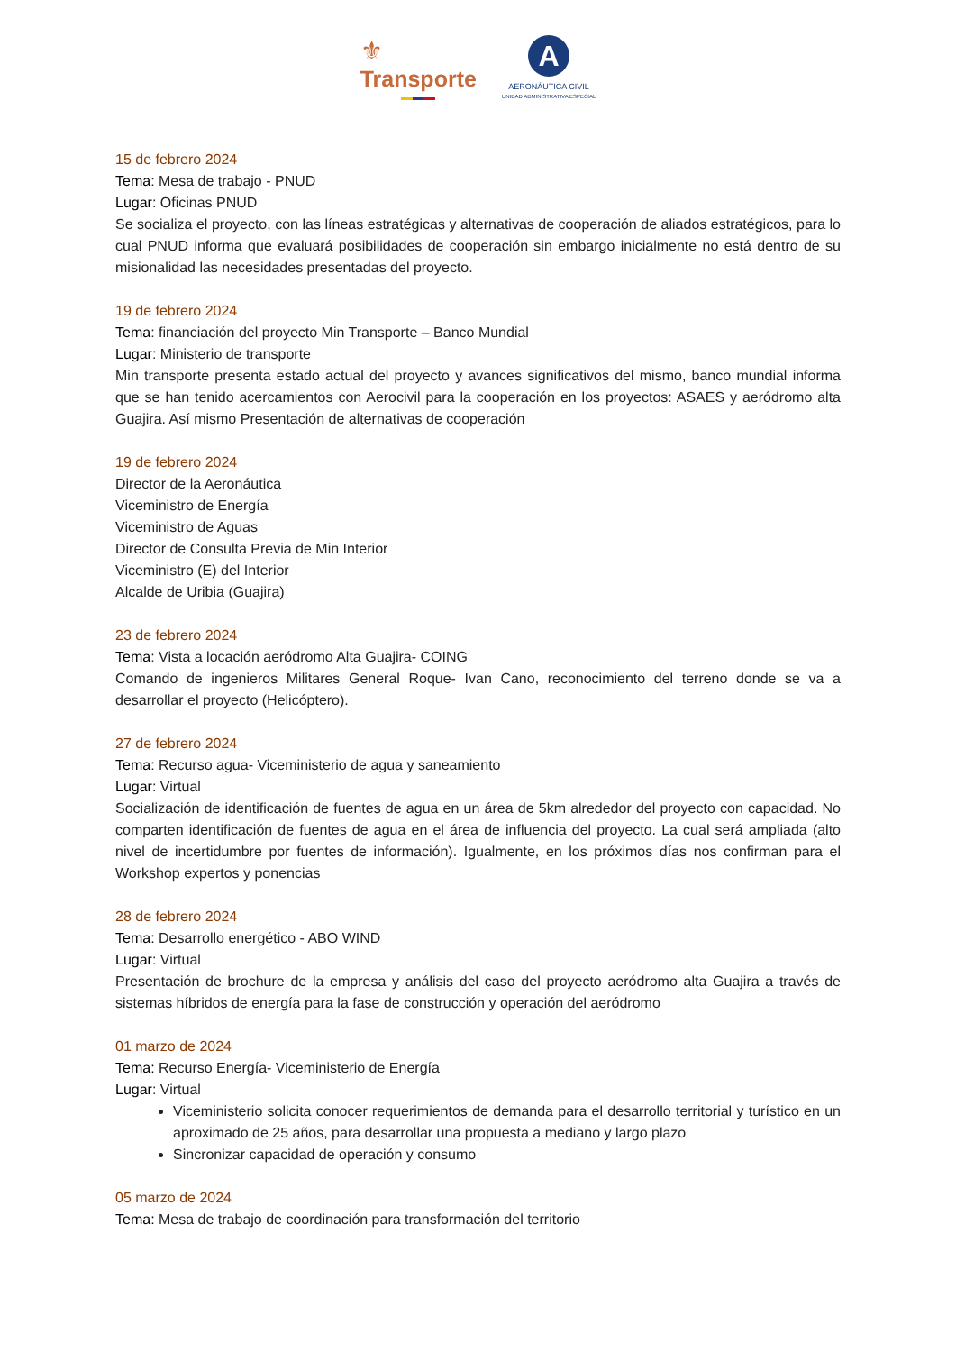⚜
Transporte
A
AERONÁUTICA CIVIL
UNIDAD ADMINISTRATIVA ESPECIAL
15 de febrero 2024
Tema: Mesa de trabajo - PNUD
Lugar: Oficinas PNUD
Se socializa el proyecto, con las líneas estratégicas y alternativas de cooperación de aliados estratégicos, para lo cual PNUD informa que evaluará posibilidades de cooperación sin embargo inicialmente no está dentro de su misionalidad las necesidades presentadas del proyecto.
19 de febrero 2024
Tema: financiación del proyecto Min Transporte – Banco Mundial
Lugar: Ministerio de transporte
Min transporte presenta estado actual del proyecto y avances significativos del mismo, banco mundial informa que se han tenido acercamientos con Aerocivil para la cooperación en los proyectos: ASAES y aeródromo alta Guajira. Así mismo Presentación de alternativas de cooperación
19 de febrero 2024
Director de la Aeronáutica
Viceministro de Energía
Viceministro de Aguas
Director de Consulta Previa de Min Interior
Viceministro (E) del Interior
Alcalde de Uribia (Guajira)
23 de febrero 2024
Tema: Vista a locación aeródromo Alta Guajira- COING
Comando de ingenieros Militares General Roque- Ivan Cano, reconocimiento del terreno donde se va a desarrollar el proyecto (Helicóptero).
27 de febrero 2024
Tema: Recurso agua- Viceministerio de agua y saneamiento
Lugar: Virtual
Socialización de identificación de fuentes de agua en un área de 5km alrededor del proyecto con capacidad. No comparten identificación de fuentes de agua en el área de influencia del proyecto. La cual será ampliada (alto nivel de incertidumbre por fuentes de información). Igualmente, en los próximos días nos confirman para el Workshop expertos y ponencias
28 de febrero 2024
Tema: Desarrollo energético - ABO WIND
Lugar: Virtual
Presentación de brochure de la empresa y análisis del caso del proyecto aeródromo alta Guajira a través de sistemas híbridos de energía para la fase de construcción y operación del aeródromo
01 marzo de 2024
Tema: Recurso Energía- Viceministerio de Energía
Lugar: Virtual
Viceministerio solicita conocer requerimientos de demanda para el desarrollo territorial y turístico en un aproximado de 25 años, para desarrollar una propuesta a mediano y largo plazo
Sincronizar capacidad de operación y consumo
05 marzo de 2024
Tema: Mesa de trabajo de coordinación para transformación del territorio